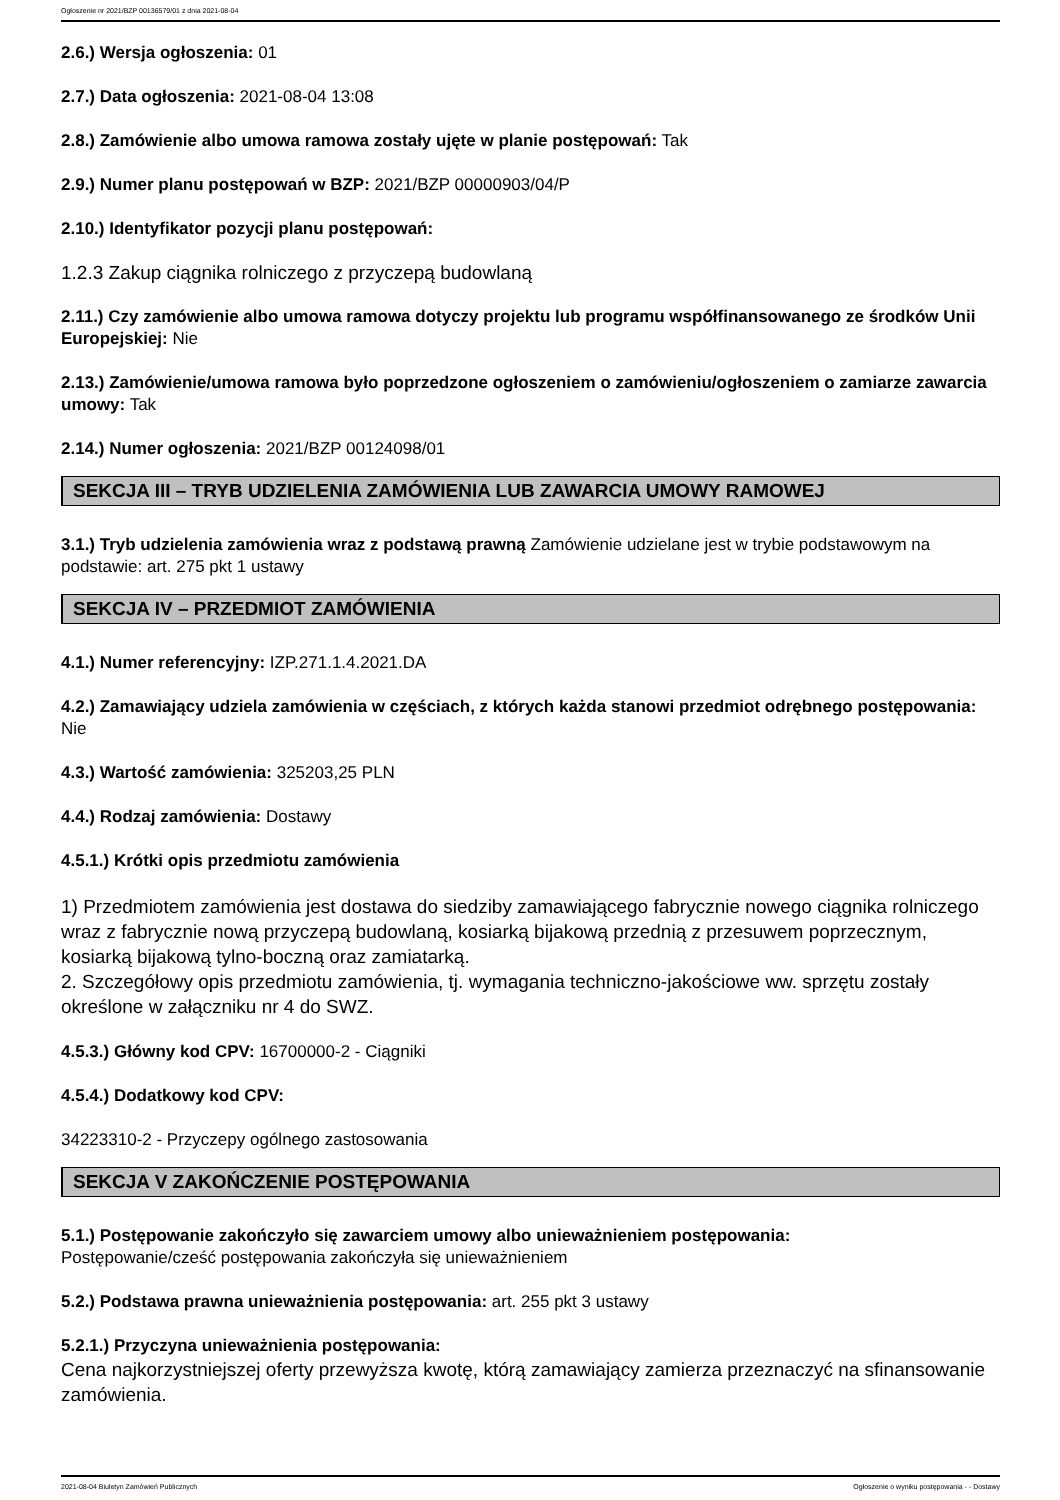Ogłoszenie nr 2021/BZP 00136579/01 z dnia 2021-08-04
2.6.) Wersja ogłoszenia: 01
2.7.) Data ogłoszenia: 2021-08-04 13:08
2.8.) Zamówienie albo umowa ramowa zostały ujęte w planie postępowań: Tak
2.9.) Numer planu postępowań w BZP: 2021/BZP 00000903/04/P
2.10.) Identyfikator pozycji planu postępowań:
1.2.3 Zakup ciągnika rolniczego z przyczepą budowlaną
2.11.) Czy zamówienie albo umowa ramowa dotyczy projektu lub programu współfinansowanego ze środków Unii Europejskiej: Nie
2.13.) Zamówienie/umowa ramowa było poprzedzone ogłoszeniem o zamówieniu/ogłoszeniem o zamiarze zawarcia umowy: Tak
2.14.) Numer ogłoszenia: 2021/BZP 00124098/01
SEKCJA III – TRYB UDZIELENIA ZAMÓWIENIA LUB ZAWARCIA UMOWY RAMOWEJ
3.1.) Tryb udzielenia zamówienia wraz z podstawą prawną Zamówienie udzielane jest w trybie podstawowym na podstawie: art. 275 pkt 1 ustawy
SEKCJA IV – PRZEDMIOT ZAMÓWIENIA
4.1.) Numer referencyjny: IZP.271.1.4.2021.DA
4.2.) Zamawiający udziela zamówienia w częściach, z których każda stanowi przedmiot odrębnego postępowania: Nie
4.3.) Wartość zamówienia: 325203,25 PLN
4.4.) Rodzaj zamówienia: Dostawy
4.5.1.) Krótki opis przedmiotu zamówienia
1) Przedmiotem zamówienia jest dostawa do siedziby zamawiającego fabrycznie nowego ciągnika rolniczego wraz z fabrycznie nową przyczepą budowlaną, kosiarką bijakową przednią z przesuwem poprzecznym, kosiarką bijakową tylno-boczną oraz zamiatarką.
2. Szczegółowy opis przedmiotu zamówienia, tj. wymagania techniczno-jakościowe ww. sprzętu zostały określone w załączniku nr 4 do SWZ.
4.5.3.) Główny kod CPV: 16700000-2 - Ciągniki
4.5.4.) Dodatkowy kod CPV:
34223310-2 - Przyczepy ogólnego zastosowania
SEKCJA V ZAKOŃCZENIE POSTĘPOWANIA
5.1.) Postępowanie zakończyło się zawarciem umowy albo unieważnieniem postępowania:
Postępowanie/cześć postępowania zakończyła się unieważnieniem
5.2.) Podstawa prawna unieważnienia postępowania: art. 255 pkt 3 ustawy
5.2.1.) Przyczyna unieważnienia postępowania:
Cena najkorzystniejszej oferty przewyższa kwotę, którą zamawiający zamierza przeznaczyć na sfinansowanie zamówienia.
2021-08-04 Biuletyn Zamówień Publicznych Ogłoszenie o wyniku postępowania - - Dostawy